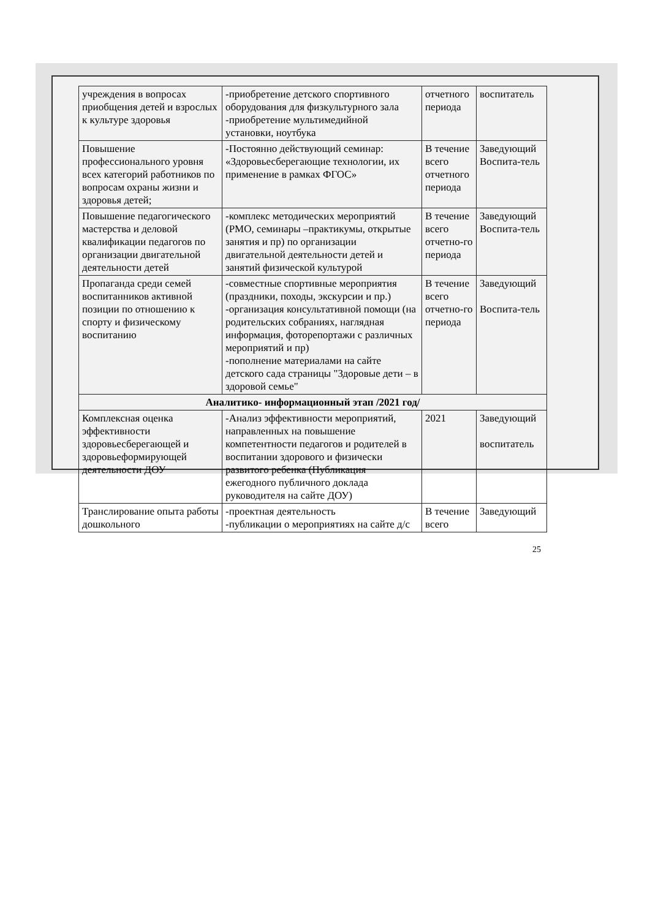| учреждения в вопросах приобщения детей и взрослых к культуре здоровья | -приобретение детского спортивного оборудования для физкультурного зала -приобретение мультимедийной установки, ноутбука | отчетного периода | воспитатель |
| Повышение профессионального уровня всех категорий работников по вопросам охраны жизни и здоровья детей; | -Постоянно действующий семинар: «Здоровьесберегающие технологии, их применение в рамках ФГОС» | В течение всего отчетного периода | Заведующий Воспита-тель |
| Повышение педагогического мастерства и деловой квалификации педагогов по организации двигательной деятельности детей | -комплекс методических мероприятий (РМО, семинары –практикумы, открытые занятия и пр) по организации двигательной деятельности детей и занятий физической культурой | В течение всего отчетно-го периода | Заведующий Воспита-тель |
| Пропаганда среди семей воспитанников активной позиции по отношению к спорту и физическому воспитанию | -совместные спортивные мероприятия (праздники, походы, экскурсии и пр.) -организация консультативной помощи (на родительских собраниях, наглядная информация, фоторепортажи с различных мероприятий и пр) -пополнение материалами на сайте детского сада страницы "Здоровые дети – в здоровой семье" | В течение всего отчетно-го периода | Заведующий Воспита-тель |
| Аналитико- информационный этап /2021 год/ | | | |
| Комплексная оценка эффективности здоровьесберегающей и здоровьеформирующей деятельности ДОУ | -Анализ эффективности мероприятий, направленных на повышение компетентности педагогов и родителей в воспитании здорового и физически развитого ребенка (Публикация ежегодного публичного доклада руководителя на сайте ДОУ) | 2021 | Заведующий воспитатель |
| Транслирование опыта работы дошкольного | -проектная деятельность -публикации о мероприятиях на сайте д/с | В течение всего | Заведующий |
25